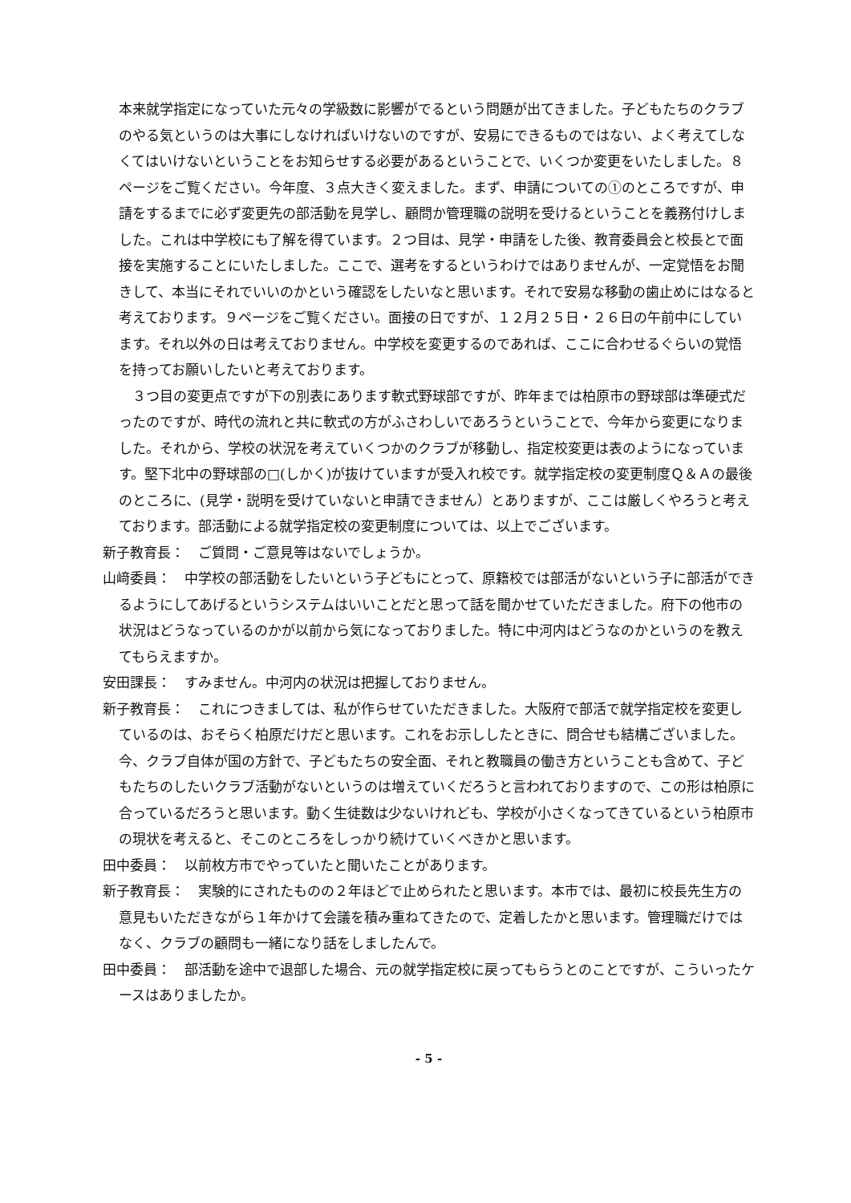本来就学指定になっていた元々の学級数に影響がでるという問題が出てきました。子どもたちのクラブのやる気というのは大事にしなければいけないのですが、安易にできるものではない、よく考えてしなくてはいけないということをお知らせする必要があるということで、いくつか変更をいたしました。８ページをご覧ください。今年度、３点大きく変えました。まず、申請についての①のところですが、申請をするまでに必ず変更先の部活動を見学し、顧問か管理職の説明を受けるということを義務付けしました。これは中学校にも了解を得ています。２つ目は、見学・申請をした後、教育委員会と校長とで面接を実施することにいたしました。ここで、選考をするというわけではありませんが、一定覚悟をお聞きして、本当にそれでいいのかという確認をしたいなと思います。それで安易な移動の歯止めにはなると考えております。９ページをご覧ください。面接の日ですが、１２月２５日・２６日の午前中にしています。それ以外の日は考えておりません。中学校を変更するのであれば、ここに合わせるぐらいの覚悟を持ってお願いしたいと考えております。
　３つ目の変更点ですが下の別表にあります軟式野球部ですが、昨年までは柏原市の野球部は準硬式だったのですが、時代の流れと共に軟式の方がふさわしいであろうということで、今年から変更になりました。それから、学校の状況を考えていくつかのクラブが移動し、指定校変更は表のようになっています。堅下北中の野球部の□(しかく)が抜けていますが受入れ校です。就学指定校の変更制度Ｑ＆Ａの最後のところに、(見学・説明を受けていないと申請できません）とありますが、ここは厳しくやろうと考えております。部活動による就学指定校の変更制度については、以上でございます。
新子教育長：　ご質問・ご意見等はないでしょうか。
山﨑委員：　中学校の部活動をしたいという子どもにとって、原籍校では部活がないという子に部活ができるようにしてあげるというシステムはいいことだと思って話を聞かせていただきました。府下の他市の状況はどうなっているのかが以前から気になっておりました。特に中河内はどうなのかというのを教えてもらえますか。
安田課長：　すみません。中河内の状況は把握しておりません。
新子教育長：　これにつきましては、私が作らせていただきました。大阪府で部活で就学指定校を変更しているのは、おそらく柏原だけだと思います。これをお示ししたときに、問合せも結構ございました。今、クラブ自体が国の方針で、子どもたちの安全面、それと教職員の働き方ということも含めて、子どもたちのしたいクラブ活動がないというのは増えていくだろうと言われておりますので、この形は柏原に合っているだろうと思います。動く生徒数は少ないけれども、学校が小さくなってきているという柏原市の現状を考えると、そこのところをしっかり続けていくべきかと思います。
田中委員：　以前枚方市でやっていたと聞いたことがあります。
新子教育長：　実験的にされたものの２年ほどで止められたと思います。本市では、最初に校長先生方の意見もいただきながら１年かけて会議を積み重ねてきたので、定着したかと思います。管理職だけではなく、クラブの顧問も一緒になり話をしましたんで。
田中委員：　部活動を途中で退部した場合、元の就学指定校に戻ってもらうとのことですが、こういったケースはありましたか。
- 5 -